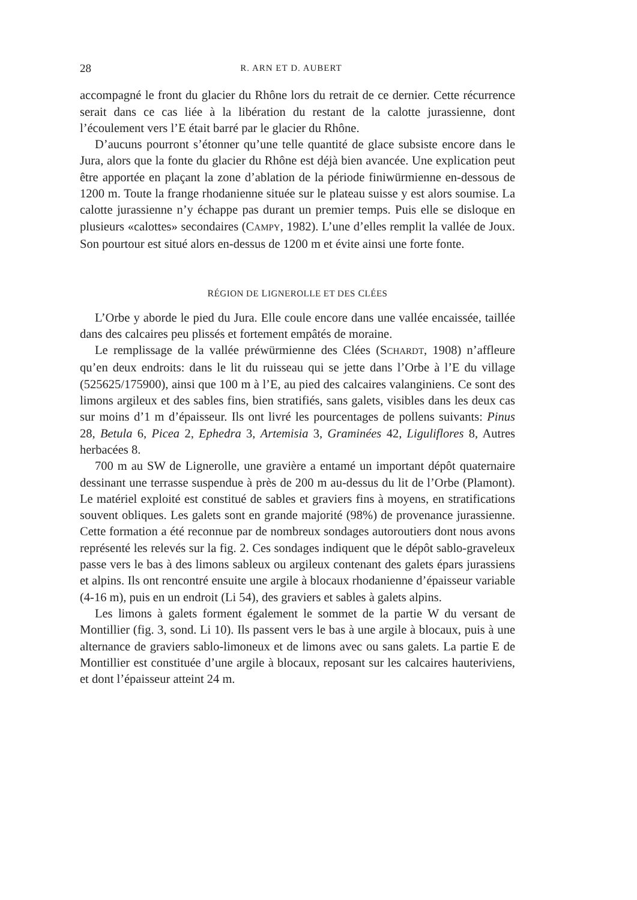28 R. ARN ET D. AUBERT
accompagné le front du glacier du Rhône lors du retrait de ce dernier. Cette récurrence serait dans ce cas liée à la libération du restant de la calotte jurassienne, dont l’écoulement vers l’E était barré par le glacier du Rhône.
D’aucuns pourront s’étonner qu’une telle quantité de glace subsiste encore dans le Jura, alors que la fonte du glacier du Rhône est déjà bien avancée. Une explication peut être apportée en plaçant la zone d’ablation de la période finiwürmienne en-dessous de 1200 m. Toute la frange rhodanienne située sur le plateau suisse y est alors soumise. La calotte jurassienne n’y échappe pas durant un premier temps. Puis elle se disloque en plusieurs «calottes» secondaires (CAMPY, 1982). L’une d’elles remplit la vallée de Joux. Son pourtour est situé alors en-dessus de 1200 m et évite ainsi une forte fonte.
RÉGION DE LIGNEROLLE ET DES CLÉES
L’Orbe y aborde le pied du Jura. Elle coule encore dans une vallée encaissée, taillée dans des calcaires peu plissés et fortement empâtés de moraine.
Le remplissage de la vallée préwürmienne des Clées (SCHARDT, 1908) n’affleure qu’en deux endroits: dans le lit du ruisseau qui se jette dans l’Orbe à l’E du village (525625/175900), ainsi que 100 m à l’E, au pied des calcaires valanginiens. Ce sont des limons argileux et des sables fins, bien stratifiés, sans galets, visibles dans les deux cas sur moins d’1 m d’épaisseur. Ils ont livré les pourcentages de pollens suivants: Pinus 28, Betula 6, Picea 2, Ephedra 3, Artemisia 3, Graminées 42, Liguliflores 8, Autres herbacées 8.
700 m au SW de Lignerolle, une gravière a entamé un important dépôt quaternaire dessinant une terrasse suspendue à près de 200 m au-dessus du lit de l’Orbe (Plamont). Le matériel exploité est constitué de sables et graviers fins à moyens, en stratifications souvent obliques. Les galets sont en grande majorité (98%) de provenance jurassienne. Cette formation a été reconnue par de nombreux sondages autoroutiers dont nous avons représenté les relevés sur la fig. 2. Ces sondages indiquent que le dépôt sablo-graveleux passe vers le bas à des limons sableux ou argileux contenant des galets épars jurassiens et alpins. Ils ont rencontré ensuite une argile à blocaux rhodanienne d’épaisseur variable (4-16 m), puis en un endroit (Li 54), des graviers et sables à galets alpins.
Les limons à galets forment également le sommet de la partie W du versant de Montillier (fig. 3, sond. Li 10). Ils passent vers le bas à une argile à blocaux, puis à une alternance de graviers sablo-limoneux et de limons avec ou sans galets. La partie E de Montillier est constituée d’une argile à blocaux, reposant sur les calcaires hauteriviens, et dont l’épaisseur atteint 24 m.